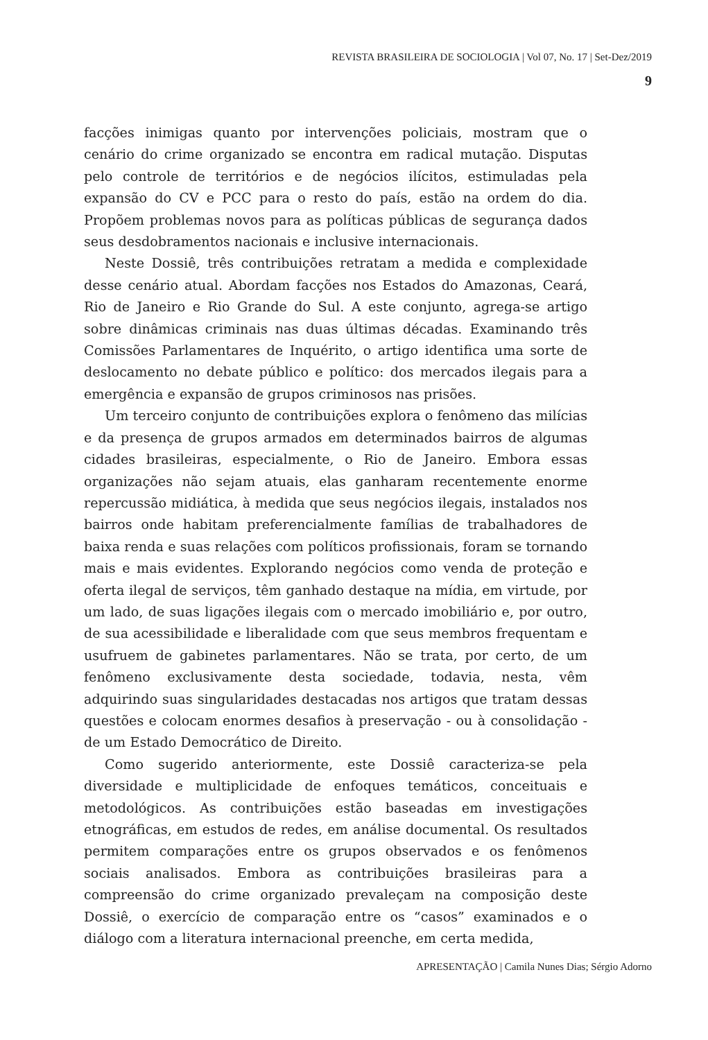REVISTA BRASILEIRA DE SOCIOLOGIA | Vol 07, No. 17 | Set-Dez/2019
9
facções inimigas quanto por intervenções policiais, mostram que o cenário do crime organizado se encontra em radical mutação. Disputas pelo controle de territórios e de negócios ilícitos, estimuladas pela expansão do CV e PCC para o resto do país, estão na ordem do dia. Propõem problemas novos para as políticas públicas de segurança dados seus desdobramentos nacionais e inclusive internacionais.
Neste Dossiê, três contribuições retratam a medida e complexidade desse cenário atual. Abordam facções nos Estados do Amazonas, Ceará, Rio de Janeiro e Rio Grande do Sul. A este conjunto, agrega-se artigo sobre dinâmicas criminais nas duas últimas décadas. Examinando três Comissões Parlamentares de Inquérito, o artigo identifica uma sorte de deslocamento no debate público e político: dos mercados ilegais para a emergência e expansão de grupos criminosos nas prisões.
Um terceiro conjunto de contribuições explora o fenômeno das milícias e da presença de grupos armados em determinados bairros de algumas cidades brasileiras, especialmente, o Rio de Janeiro. Embora essas organizações não sejam atuais, elas ganharam recentemente enorme repercussão midiática, à medida que seus negócios ilegais, instalados nos bairros onde habitam preferencialmente famílias de trabalhadores de baixa renda e suas relações com políticos profissionais, foram se tornando mais e mais evidentes. Explorando negócios como venda de proteção e oferta ilegal de serviços, têm ganhado destaque na mídia, em virtude, por um lado, de suas ligações ilegais com o mercado imobiliário e, por outro, de sua acessibilidade e liberalidade com que seus membros frequentam e usufruem de gabinetes parlamentares. Não se trata, por certo, de um fenômeno exclusivamente desta sociedade, todavia, nesta, vêm adquirindo suas singularidades destacadas nos artigos que tratam dessas questões e colocam enormes desafios à preservação - ou à consolidação - de um Estado Democrático de Direito.
Como sugerido anteriormente, este Dossiê caracteriza-se pela diversidade e multiplicidade de enfoques temáticos, conceituais e metodológicos. As contribuições estão baseadas em investigações etnográficas, em estudos de redes, em análise documental. Os resultados permitem comparações entre os grupos observados e os fenômenos sociais analisados. Embora as contribuições brasileiras para a compreensão do crime organizado prevaleçam na composição deste Dossiê, o exercício de comparação entre os “casos” examinados e o diálogo com a literatura internacional preenche, em certa medida,
APRESENTAÇÃO | Camila Nunes Dias; Sérgio Adorno